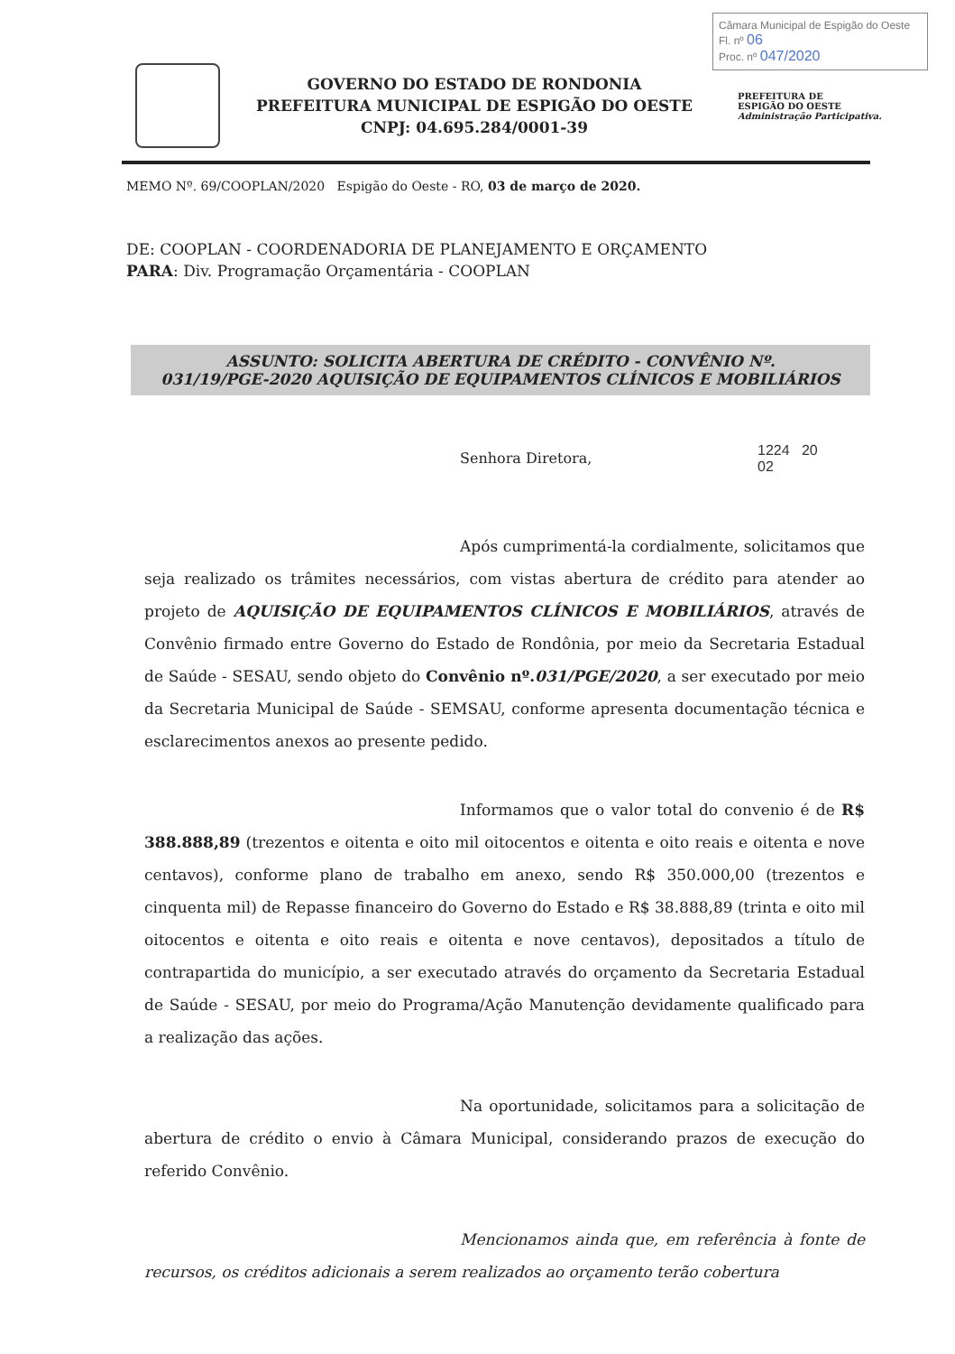Câmara Municipal de Espigão do Oeste
Fl. nº 06
Proc. nº 047/2020
GOVERNO DO ESTADO DE RONDONIA
PREFEITURA MUNICIPAL DE ESPIGÃO DO OESTE
CNPJ: 04.695.284/0001-39
PREFEITURA DE
ESPIGÃO DO OESTE
Administração Participativa.
MEMO Nº. 69/COOPLAN/2020 Espigão do Oeste - RO, 03 de março de 2020.
DE: COOPLAN - COORDENADORIA DE PLANEJAMENTO E ORÇAMENTO
PARA: Div. Programação Orçamentária - COOPLAN
ASSUNTO: SOLICITA ABERTURA DE CRÉDITO - CONVÊNIO Nº.
031/19/PGE-2020 AQUISIÇÃO DE EQUIPAMENTOS CLÍNICOS E MOBILIÁRIOS
Senhora Diretora,
1224 20
02
Após cumprimentá-la cordialmente, solicitamos que seja realizado os trâmites necessários, com vistas abertura de crédito para atender ao projeto de AQUISIÇÃO DE EQUIPAMENTOS CLÍNICOS E MOBILIÁRIOS, através de Convênio firmado entre Governo do Estado de Rondônia, por meio da Secretaria Estadual de Saúde - SESAU, sendo objeto do Convênio nº.031/PGE/2020, a ser executado por meio da Secretaria Municipal de Saúde - SEMSAU, conforme apresenta documentação técnica e esclarecimentos anexos ao presente pedido.
Informamos que o valor total do convenio é de R$ 388.888,89 (trezentos e oitenta e oito mil oitocentos e oitenta e oito reais e oitenta e nove centavos), conforme plano de trabalho em anexo, sendo R$ 350.000,00 (trezentos e cinquenta mil) de Repasse financeiro do Governo do Estado e R$ 38.888,89 (trinta e oito mil oitocentos e oitenta e oito reais e oitenta e nove centavos), depositados a título de contrapartida do município, a ser executado através do orçamento da Secretaria Estadual de Saúde - SESAU, por meio do Programa/Ação Manutenção devidamente qualificado para a realização das ações.
Na oportunidade, solicitamos para a solicitação de abertura de crédito o envio à Câmara Municipal, considerando prazos de execução do referido Convênio.
Mencionamos ainda que, em referência à fonte de recursos, os créditos adicionais a serem realizados ao orçamento terão cobertura